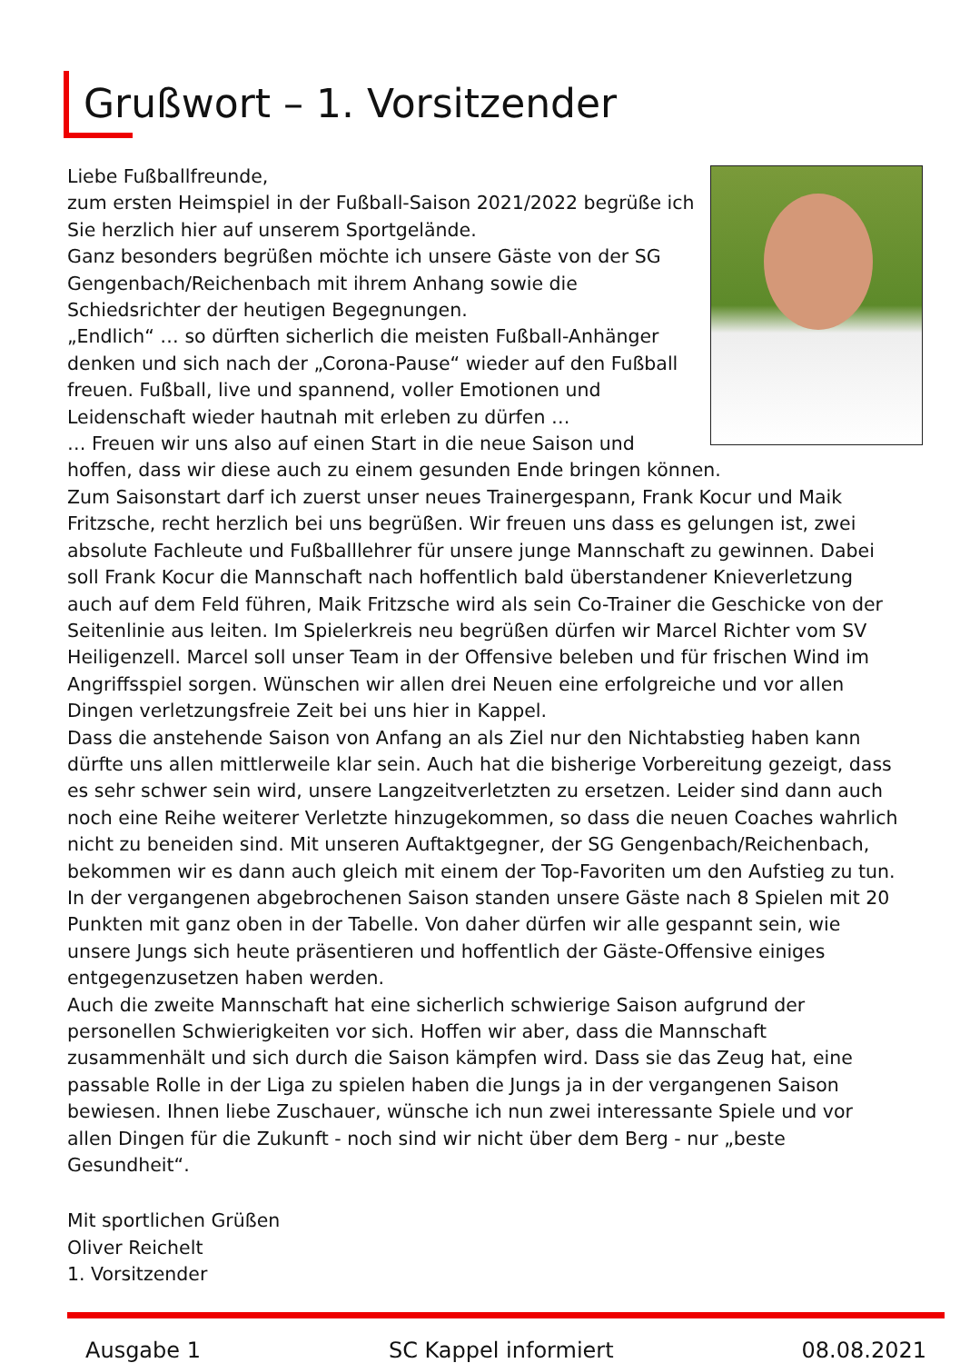Grußwort – 1. Vorsitzender
Liebe Fußballfreunde,
zum ersten Heimspiel in der Fußball-Saison 2021/2022 begrüße ich Sie herzlich hier auf unserem Sportgelände.
Ganz besonders begrüßen möchte ich unsere Gäste von der SG Gengenbach/Reichenbach mit ihrem Anhang sowie die Schiedsrichter der heutigen Begegnungen.
„Endlich“ … so dürften sicherlich die meisten Fußball-Anhänger denken und sich nach der „Corona-Pause“ wieder auf den Fußball freuen. Fußball, live und spannend, voller Emotionen und Leidenschaft wieder hautnah mit erleben zu dürfen …
… Freuen wir uns also auf einen Start in die neue Saison und hoffen, dass wir diese auch zu einem gesunden Ende bringen können.
Zum Saisonstart darf ich zuerst unser neues Trainergespann, Frank Kocur und Maik Fritzsche, recht herzlich bei uns begrüßen. Wir freuen uns dass es gelungen ist, zwei absolute Fachleute und Fußballlehrer für unsere junge Mannschaft zu gewinnen. Dabei soll Frank Kocur die Mannschaft nach hoffentlich bald überstandener Knieverletzung auch auf dem Feld führen, Maik Fritzsche wird als sein Co-Trainer die Geschicke von der Seitenlinie aus leiten. Im Spielerkreis neu begrüßen dürfen wir Marcel Richter vom SV Heiligenzell. Marcel soll unser Team in der Offensive beleben und für frischen Wind im Angriffsspiel sorgen. Wünschen wir allen drei Neuen eine erfolgreiche und vor allen Dingen verletzungsfreie Zeit bei uns hier in Kappel.
Dass die anstehende Saison von Anfang an als Ziel nur den Nichtabstieg haben kann dürfte uns allen mittlerweile klar sein. Auch hat die bisherige Vorbereitung gezeigt, dass es sehr schwer sein wird, unsere Langzeitverletzten zu ersetzen. Leider sind dann auch noch eine Reihe weiterer Verletzte hinzugekommen, so dass die neuen Coaches wahrlich nicht zu beneiden sind. Mit unseren Auftaktgegner, der SG Gengenbach/Reichenbach, bekommen wir es dann auch gleich mit einem der Top-Favoriten um den Aufstieg zu tun. In der vergangenen abgebrochenen Saison standen unsere Gäste nach 8 Spielen mit 20 Punkten mit ganz oben in der Tabelle. Von daher dürfen wir alle gespannt sein, wie unsere Jungs sich heute präsentieren und hoffentlich der Gäste-Offensive einiges entgegenzusetzen haben werden.
Auch die zweite Mannschaft hat eine sicherlich schwierige Saison aufgrund der personellen Schwierigkeiten vor sich. Hoffen wir aber, dass die Mannschaft zusammenhält und sich durch die Saison kämpfen wird. Dass sie das Zeug hat, eine passable Rolle in der Liga zu spielen haben die Jungs ja in der vergangenen Saison bewiesen. Ihnen liebe Zuschauer, wünsche ich nun zwei interessante Spiele und vor allen Dingen für die Zukunft - noch sind wir nicht über dem Berg - nur „beste Gesundheit“.
Mit sportlichen Grüßen
Oliver Reichelt
1. Vorsitzender
Ausgabe 1 SC Kappel informiert 08.08.2021